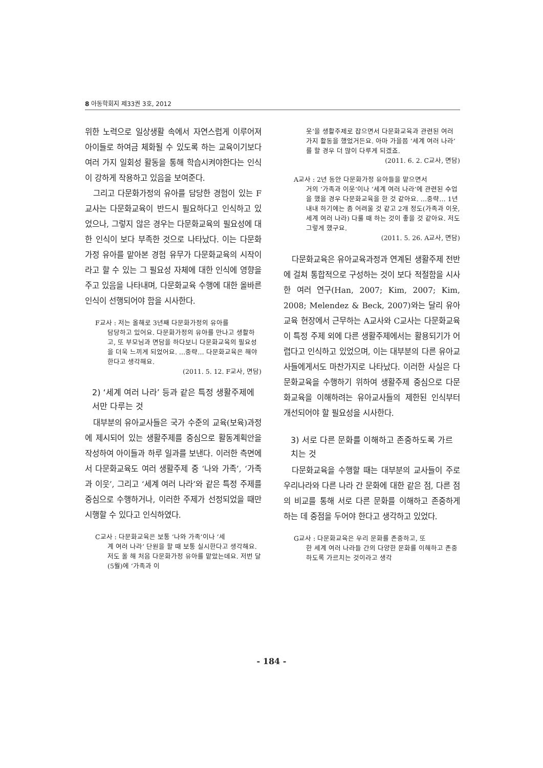8 아동학회지 제33권 3호, 2012
위한 노력으로 일상생활 속에서 자연스럽게 이루어져 아이들로 하여금 체화될 수 있도록 하는 교육이기보다 여러 가지 일회성 활동을 통해 학습시켜야한다는 인식이 강하게 작용하고 있음을 보여준다.
그리고 다문화가정의 유아를 담당한 경험이 있는 F교사는 다문화교육이 반드시 필요하다고 인식하고 있었으나, 그렇지 않은 경우는 다문화교육의 필요성에 대한 인식이 보다 부족한 것으로 나타났다. 이는 다문화가정 유아를 맡아본 경험 유무가 다문화교육의 시작이라고 할 수 있는 그 필요성 자체에 대한 인식에 영향을 주고 있음을 나타내며, 다문화교육 수행에 대한 올바른 인식이 선행되어야 함을 시사한다.
F교사 : 저는 올해로 3년째 다문화가정의 유아를
담당하고 있어요. 다문화가정의 유아를 만나고 생활하고, 또 부모님과 면담을 하다보니 다문화교육의 필요성을 더욱 느끼게 되었어요. …중략… 다문화교육은 해야한다고 생각해요.
(2011. 5. 12. F교사, 면담)
2) ‘세계 여러 나라’ 등과 같은 특정 생활주제에서만 다루는 것
대부분의 유아교사들은 국가 수준의 교육(보육)과정에 제시되어 있는 생활주제를 중심으로 활동계획안을 작성하여 아이들과 하루 일과를 보낸다. 이러한 측면에서 다문화교육도 여러 생활주제 중 ‘나와 가족’, ‘가족과 이웃’, 그리고 ‘세계 여러 나라’와 같은 특정 주제를 중심으로 수행하거나, 이러한 주제가 선정되었을 때만 시행할 수 있다고 인식하였다.
C교사 : 다문화교육은 보통 ‘나와 가족’이나 ‘세
계 여러 나라’ 단원을 할 때 보통 실시한다고 생각해요. 저도 올 해 처음 다문화가정 유아를 맡았는데요. 저번 달(5월)에 ‘가족과 이
웃’을 생활주제로 잡으면서 다문화교육과 관련된 여러 가지 활동을 했었거든요. 아마 가을쯤 ‘세계 여러 나라’를 할 경우 더 많이 다루게 되겠죠.
(2011. 6. 2. C교사, 면담)
A교사 : 2년 동안 다문화가정 유아들을 맡으면서
거의 ‘가족과 이웃’이나 ‘세계 여러 나라’에 관련된 수업을 했을 경우 다문화교육을 한 것 같아요. …중략… 1년 내내 하기에는 좀 어려울 것 같고 2개 정도(가족과 이웃, 세계 여러 나라) 다룰 때 하는 것이 좋을 것 같아요. 저도 그렇게 했구요.
(2011. 5. 26. A교사, 면담)
다문화교육은 유아교육과정과 연계된 생활주제 전반에 걸쳐 통합적으로 구성하는 것이 보다 적절함을 시사한 여러 연구(Han, 2007; Kim, 2007; Kim, 2008; Melendez & Beck, 2007)와는 달리 유아교육 현장에서 근무하는 A교사와 C교사는 다문화교육이 특정 주제 외에 다른 생활주제에서는 활용되기가 어렵다고 인식하고 있었으며, 이는 대부분의 다른 유아교사들에게서도 마찬가지로 나타났다. 이러한 사실은 다문화교육을 수행하기 위하여 생활주제 중심으로 다문화교육을 이해하려는 유아교사들의 제한된 인식부터 개선되어야 할 필요성을 시사한다.
3) 서로 다른 문화를 이해하고 존중하도록 가르치는 것
다문화교육을 수행할 때는 대부분의 교사들이 주로 우리나라와 다른 나라 간 문화에 대한 같은 점, 다른 점의 비교를 통해 서로 다른 문화를 이해하고 존중하게 하는 데 중점을 두어야 한다고 생각하고 있었다.
G교사 : 다문화교육은 우리 문화를 존중하고, 또
한 세계 여러 나라들 간의 다양한 문화를 이해하고 존중하도록 가르치는 것이라고 생각
- 184 -